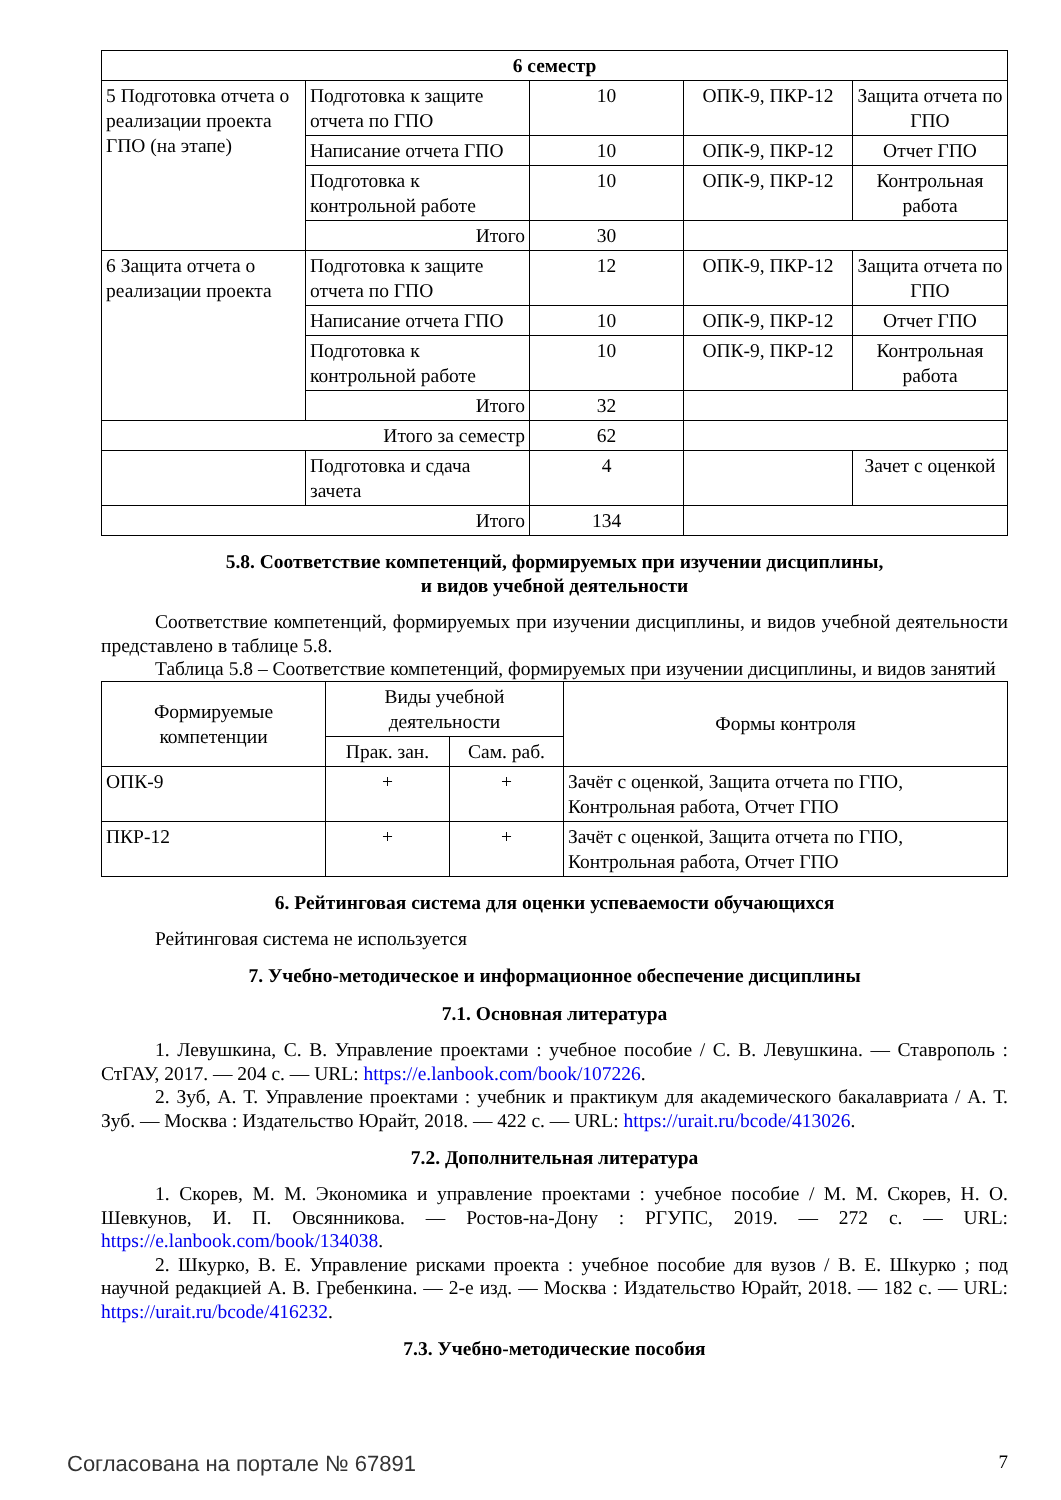| 6 семестр | | | | |
| --- | --- | --- | --- | --- |
| 5 Подготовка отчета о реализации проекта ГПО (на этапе) | Подготовка к защите отчета по ГПО | 10 | ОПК-9, ПКР-12 | Защита отчета по ГПО |
| | Написание отчета ГПО | 10 | ОПК-9, ПКР-12 | Отчет ГПО |
| | Подготовка к контрольной работе | 10 | ОПК-9, ПКР-12 | Контрольная работа |
| | Итого | 30 | | |
| 6 Защита отчета о реализации проекта | Подготовка к защите отчета по ГПО | 12 | ОПК-9, ПКР-12 | Защита отчета по ГПО |
| | Написание отчета ГПО | 10 | ОПК-9, ПКР-12 | Отчет ГПО |
| | Подготовка к контрольной работе | 10 | ОПК-9, ПКР-12 | Контрольная работа |
| | Итого | 32 | | |
| Итого за семестр | | 62 | | |
| | Подготовка и сдача зачета | 4 | | Зачет с оценкой |
| Итого | | 134 | | |
5.8. Соответствие компетенций, формируемых при изучении дисциплины,
и видов учебной деятельности
Соответствие компетенций, формируемых при изучении дисциплины, и видов учебной деятельности представлено в таблице 5.8.
Таблица 5.8 – Соответствие компетенций, формируемых при изучении дисциплины, и видов занятий
| Формируемые компетенции | Виды учебной деятельности | | Формы контроля |
| --- | --- | --- | --- |
| | Прак. зан. | Сам. раб. | |
| ОПК-9 | + | + | Зачёт с оценкой, Защита отчета по ГПО, Контрольная работа, Отчет ГПО |
| ПКР-12 | + | + | Зачёт с оценкой, Защита отчета по ГПО, Контрольная работа, Отчет ГПО |
6. Рейтинговая система для оценки успеваемости обучающихся
Рейтинговая система не используется
7. Учебно-методическое и информационное обеспечение дисциплины
7.1. Основная литература
1. Левушкина, С. В. Управление проектами : учебное пособие / С. В. Левушкина. — Ставрополь : СтГАУ, 2017. — 204 с. — URL: https://e.lanbook.com/book/107226.
2. Зуб, А. Т. Управление проектами : учебник и практикум для академического бакалавриата / А. Т. Зуб. — Москва : Издательство Юрайт, 2018. — 422 с. — URL: https://urait.ru/bcode/413026.
7.2. Дополнительная литература
1. Скорев, М. М. Экономика и управление проектами : учебное пособие / М. М. Скорев, Н. О. Шевкунов, И. П. Овсянникова. — Ростов-на-Дону : РГУПС, 2019. — 272 с. — URL: https://e.lanbook.com/book/134038.
2. Шкурко, В. Е. Управление рисками проекта : учебное пособие для вузов / В. Е. Шкурко ; под научной редакцией А. В. Гребенкина. — 2-е изд. — Москва : Издательство Юрайт, 2018. — 182 с. — URL: https://urait.ru/bcode/416232.
7.3. Учебно-методические пособия
Согласована на портале № 67891 7